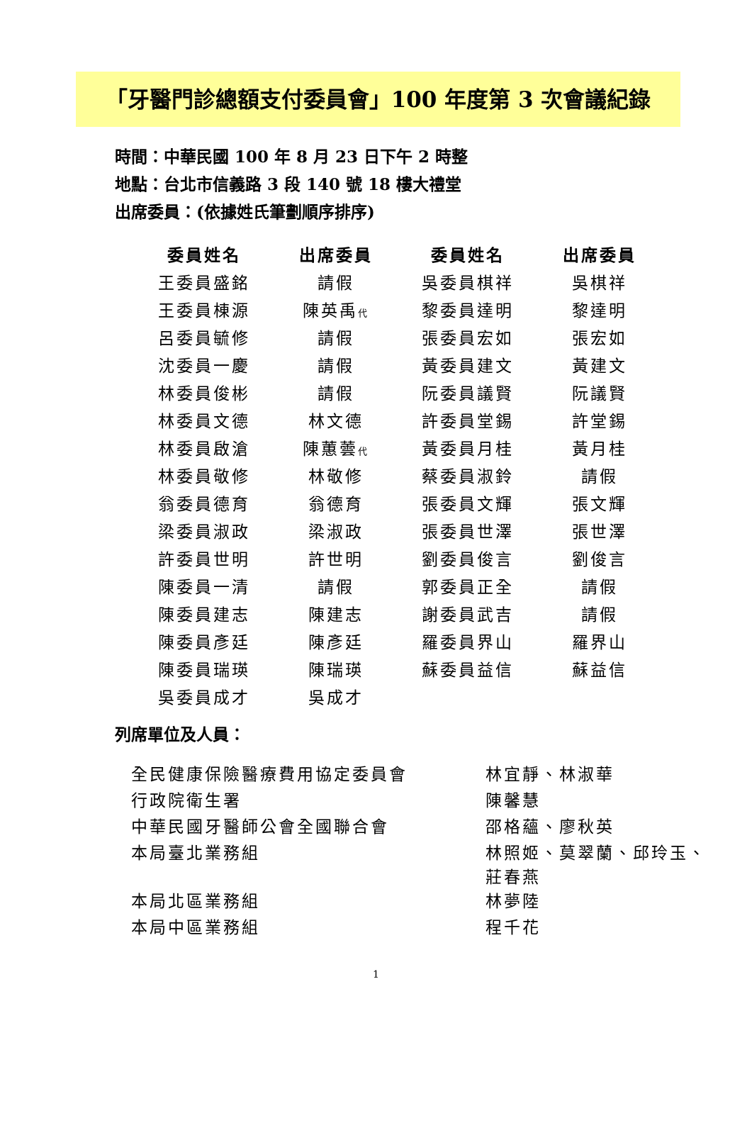「牙醫門診總額支付委員會」100 年度第 3 次會議紀錄
時間：中華民國 100 年 8 月 23 日下午 2 時整
地點：台北市信義路 3 段 140 號 18 樓大禮堂
出席委員：(依據姓氏筆劃順序排序)
| 委員姓名 | 出席委員 | 委員姓名 | 出席委員 |
| --- | --- | --- | --- |
| 王委員盛銘 | 請假 | 吳委員棋祥 | 吳棋祥 |
| 王委員棟源 | 陳英禹 代 | 黎委員達明 | 黎達明 |
| 呂委員毓修 | 請假 | 張委員宏如 | 張宏如 |
| 沈委員一慶 | 請假 | 黃委員建文 | 黃建文 |
| 林委員俊彬 | 請假 | 阮委員議賢 | 阮議賢 |
| 林委員文德 | 林文德 | 許委員堂錫 | 許堂錫 |
| 林委員啟滄 | 陳蕙蕓 代 | 黃委員月桂 | 黃月桂 |
| 林委員敬修 | 林敬修 | 蔡委員淑鈴 | 請假 |
| 翁委員德育 | 翁德育 | 張委員文輝 | 張文輝 |
| 梁委員淑政 | 梁淑政 | 張委員世澤 | 張世澤 |
| 許委員世明 | 許世明 | 劉委員俊言 | 劉俊言 |
| 陳委員一清 | 請假 | 郭委員正全 | 請假 |
| 陳委員建志 | 陳建志 | 謝委員武吉 | 請假 |
| 陳委員彥廷 | 陳彥廷 | 羅委員界山 | 羅界山 |
| 陳委員瑞瑛 | 陳瑞瑛 | 蘇委員益信 | 蘇益信 |
| 吳委員成才 | 吳成才 | | |
列席單位及人員：
| 全民健康保險醫療費用協定委員會 | 林宜靜、林淑華 |
| 行政院衛生署 | 陳馨慧 |
| 中華民國牙醫師公會全國聯合會 | 邵格蘊、廖秋英 |
| 本局臺北業務組 | 林照姬、莫翠蘭、邱玲玉、 莊春燕 |
| 本局北區業務組 | 林夢陸 |
| 本局中區業務組 | 程千花 |
1